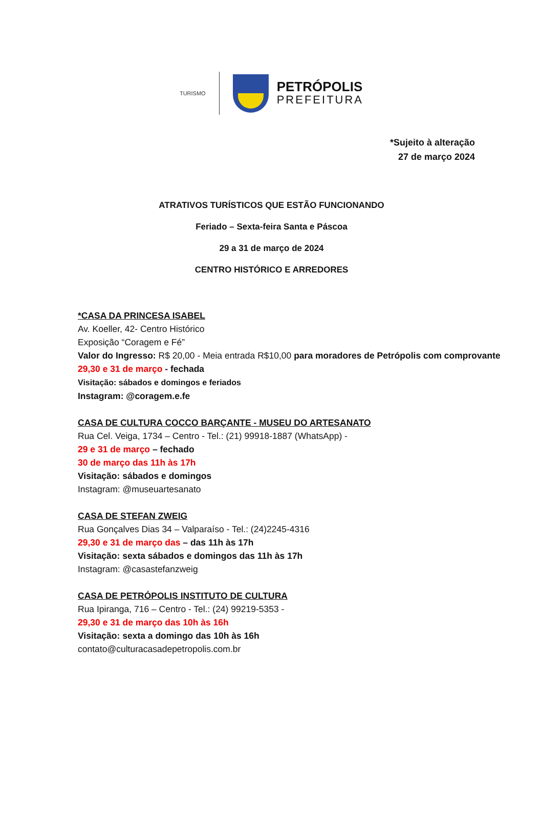TURISMO
PETRÓPOLIS
PREFEITURA
*Sujeito à alteração
27 de março 2024
ATRATIVOS TURÍSTICOS QUE ESTÃO FUNCIONANDO
Feriado – Sexta-feira Santa e Páscoa
29 a 31 de março de 2024
CENTRO HISTÓRICO E ARREDORES
*CASA DA PRINCESA ISABEL
Av. Koeller, 42- Centro Histórico
Exposição “Coragem e Fé”
Valor do Ingresso: R$ 20,00 - Meia entrada R$10,00 para moradores de Petrópolis com comprovante
29,30 e 31 de março - fechada
Visitação: sábados e domingos e feriados
Instagram: @coragem.e.fe
CASA DE CULTURA COCCO BARÇANTE - MUSEU DO ARTESANATO
Rua Cel. Veiga, 1734 – Centro - Tel.: (21) 99918-1887 (WhatsApp) -
29 e 31 de março – fechado
30 de março das 11h às 17h
Visitação: sábados e domingos
Instagram: @museuartesanato
CASA DE STEFAN ZWEIG
Rua Gonçalves Dias 34 – Valparaíso - Tel.: (24)2245-4316
29,30 e 31 de março das – das 11h às 17h
Visitação: sexta sábados e domingos das 11h às 17h
Instagram: @casastefanzweig
CASA DE PETRÓPOLIS INSTITUTO DE CULTURA
Rua Ipiranga, 716 – Centro - Tel.: (24) 99219-5353 -
29,30 e 31 de março das 10h às 16h
Visitação: sexta a domingo das 10h às 16h
contato@culturacasadepetropolis.com.br